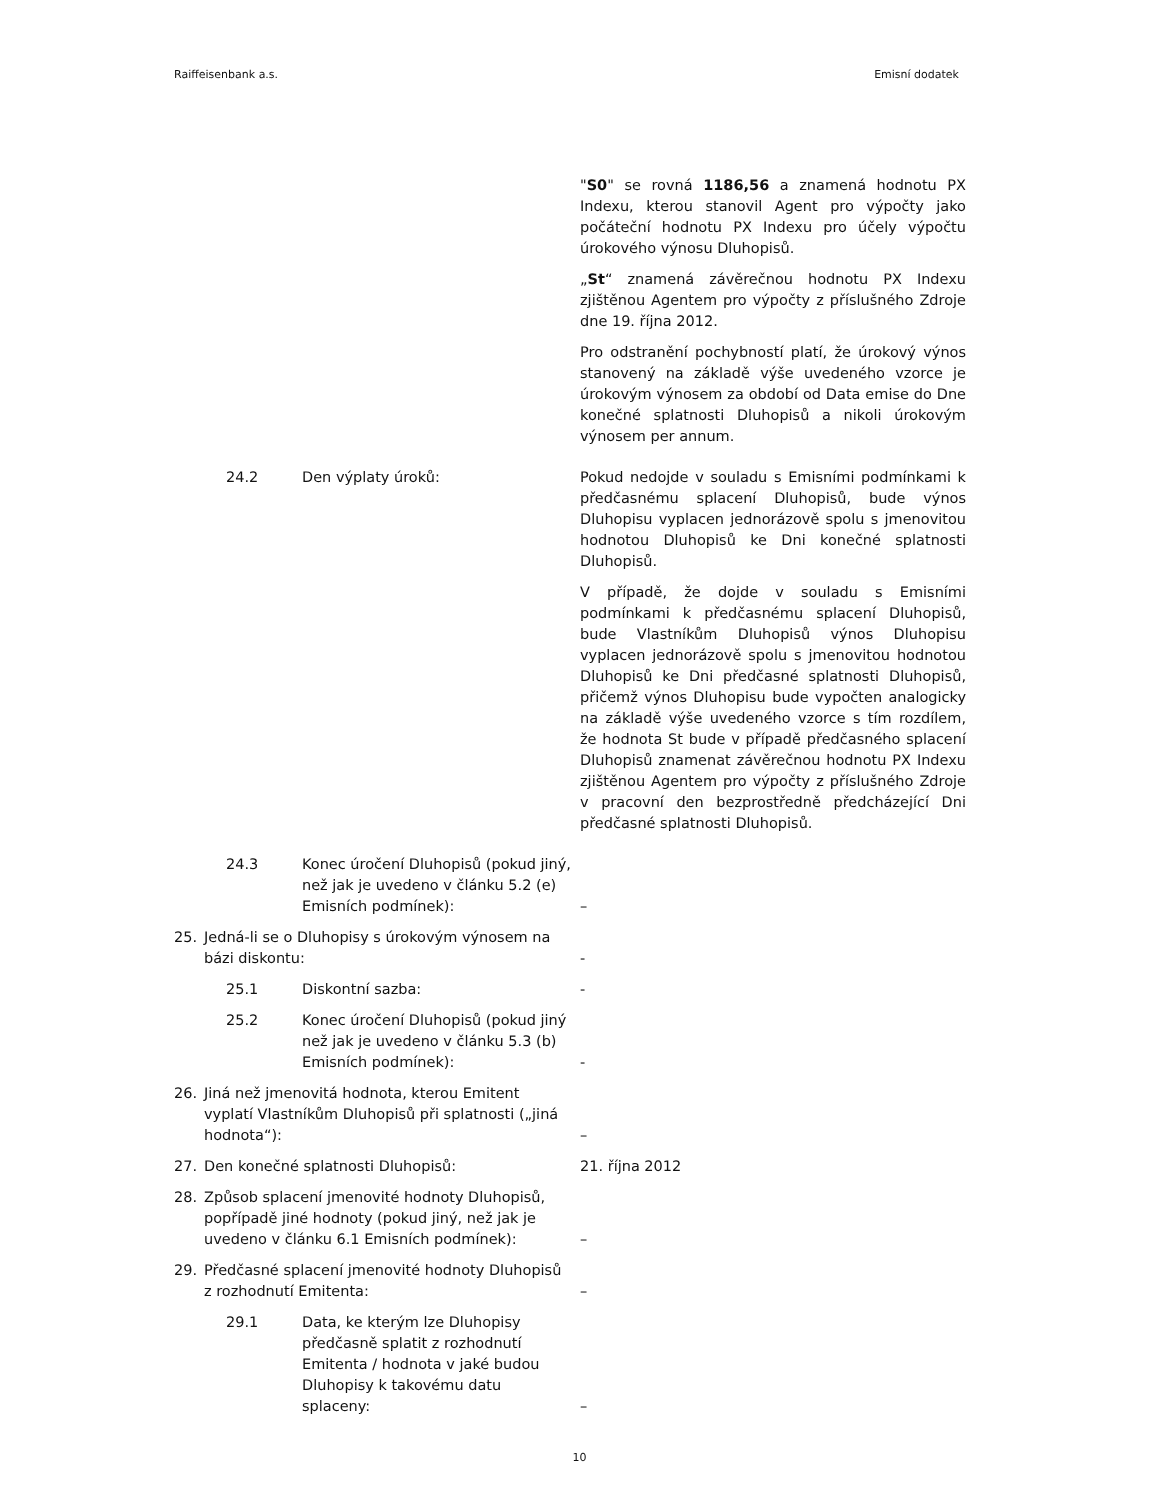Raiffeisenbank a.s. Emisní dodatek
"S0" se rovná 1186,56 a znamená hodnotu PX Indexu, kterou stanovil Agent pro výpočty jako počáteční hodnotu PX Indexu pro účely výpočtu úrokového výnosu Dluhopisů.
„St“ znamená závěrečnou hodnotu PX Indexu zjištěnou Agentem pro výpočty z příslušného Zdroje dne 19. října 2012.
Pro odstranění pochybností platí, že úrokový výnos stanovený na základě výše uvedeného vzorce je úrokovým výnosem za období od Data emise do Dne konečné splatnosti Dluhopisů a nikoli úrokovým výnosem per annum.
24.2 Den výplaty úroků: Pokud nedojde v souladu s Emisními podmínkami k předčasnému splacení Dluhopisů, bude výnos Dluhopisu vyplacen jednorázově spolu s jmenovitou hodnotou Dluhopisů ke Dni konečné splatnosti Dluhopisů.
V případě, že dojde v souladu s Emisními podmínkami k předčasnému splacení Dluhopisů, bude Vlastníkům Dluhopisů výnos Dluhopisu vyplacen jednorázově spolu s jmenovitou hodnotou Dluhopisů ke Dni předčasné splatnosti Dluhopisů, přičemž výnos Dluhopisu bude vypočten analogicky na základě výše uvedeného vzorce s tím rozdílem, že hodnota St bude v případě předčasného splacení Dluhopisů znamenat závěrečnou hodnotu PX Indexu zjištěnou Agentem pro výpočty z příslušného Zdroje v pracovní den bezprostředně předcházející Dni předčasné splatnosti Dluhopisů.
24.3 Konec úročení Dluhopisů (pokud jiný, než jak je uvedeno v článku 5.2 (e) Emisních podmínek):
–
25. Jedná-li se o Dluhopisy s úrokovým výnosem na bázi diskontu:
-
25.1 Diskontní sazba: -
25.2 Konec úročení Dluhopisů (pokud jiný než jak je uvedeno v článku 5.3 (b) Emisních podmínek):
-
26. Jiná než jmenovitá hodnota, kterou Emitent vyplatí Vlastníkům Dluhopisů při splatnosti („jiná hodnota“):
–
27. Den konečné splatnosti Dluhopisů: 21. října 2012
28. Způsob splacení jmenovité hodnoty Dluhopisů, popřípadě jiné hodnoty (pokud jiný, než jak je uvedeno v článku 6.1 Emisních podmínek):
–
29. Předčasné splacení jmenovité hodnoty Dluhopisů z rozhodnutí Emitenta:
–
29.1 Data, ke kterým lze Dluhopisy předčasně splatit z rozhodnutí Emitenta / hodnota v jaké budou Dluhopisy k takovému datu splaceny:
–
10